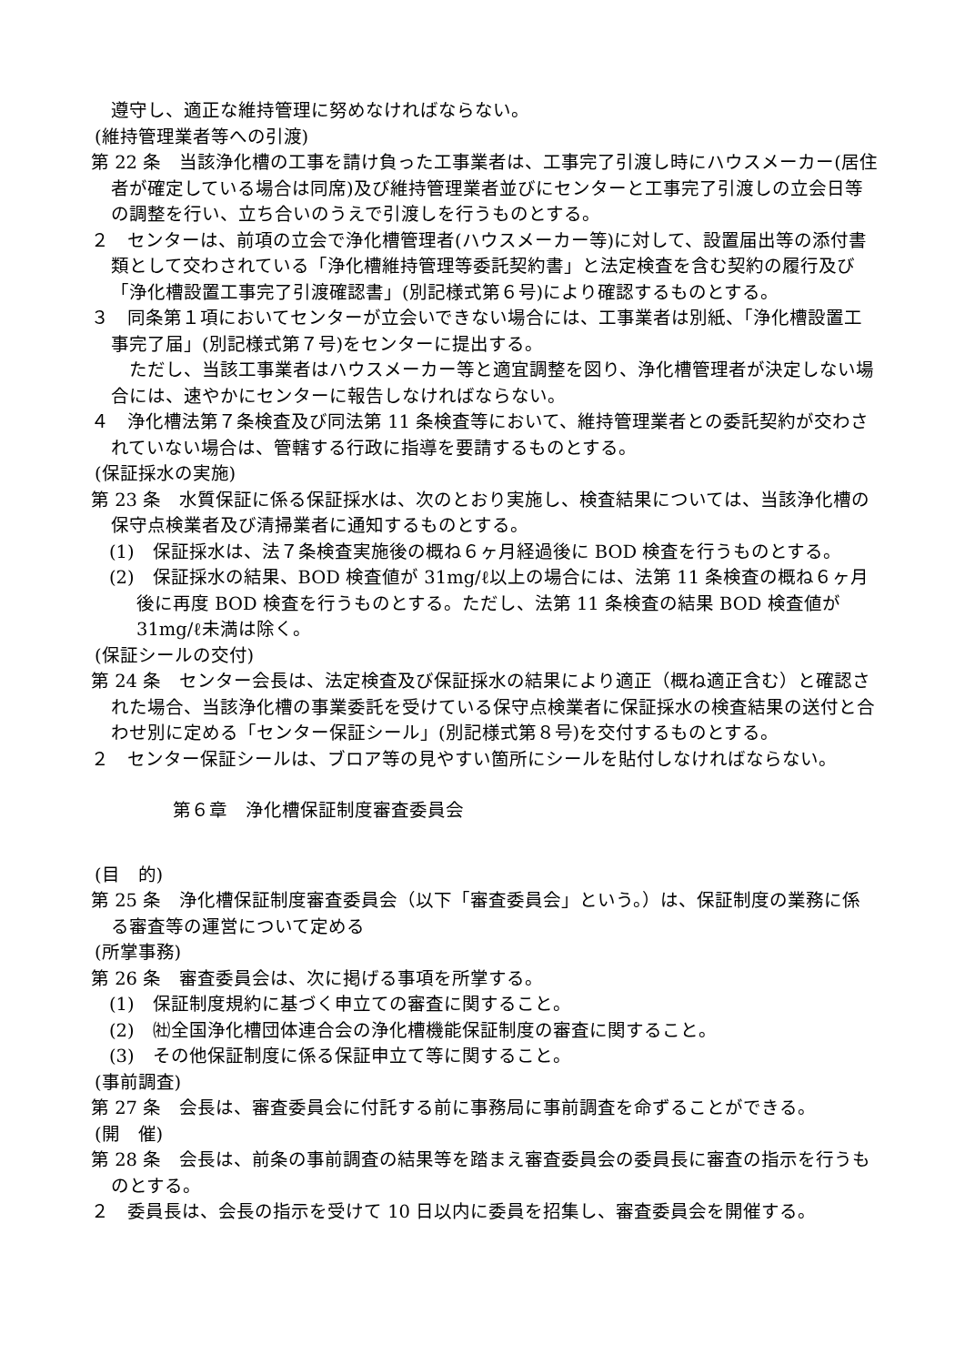遵守し、適正な維持管理に努めなければならない。
(維持管理業者等への引渡)
第 22 条　当該浄化槽の工事を請け負った工事業者は、工事完了引渡し時にハウスメーカー(居住者が確定している場合は同席)及び維持管理業者並びにセンターと工事完了引渡しの立会日等の調整を行い、立ち合いのうえで引渡しを行うものとする。
２　センターは、前項の立会で浄化槽管理者(ハウスメーカー等)に対して、設置届出等の添付書類として交わされている「浄化槽維持管理等委託契約書」と法定検査を含む契約の履行及び「浄化槽設置工事完了引渡確認書」(別記様式第６号)により確認するものとする。
３　同条第１項においてセンターが立会いできない場合には、工事業者は別紙、「浄化槽設置工事完了届」(別記様式第７号)をセンターに提出する。
　ただし、当該工事業者はハウスメーカー等と適宜調整を図り、浄化槽管理者が決定しない場合には、速やかにセンターに報告しなければならない。
４　浄化槽法第７条検査及び同法第 11 条検査等において、維持管理業者との委託契約が交わされていない場合は、管轄する行政に指導を要請するものとする。
(保証採水の実施)
第 23 条　水質保証に係る保証採水は、次のとおり実施し、検査結果については、当該浄化槽の保守点検業者及び清掃業者に通知するものとする。
(1)　保証採水は、法７条検査実施後の概ね６ヶ月経過後に BOD 検査を行うものとする。
(2)　保証採水の結果、BOD 検査値が 31mg/ℓ以上の場合には、法第 11 条検査の概ね６ヶ月後に再度 BOD 検査を行うものとする。ただし、法第 11 条検査の結果 BOD 検査値が 31mg/ℓ未満は除く。
(保証シールの交付)
第 24 条　センター会長は、法定検査及び保証採水の結果により適正（概ね適正含む）と確認された場合、当該浄化槽の事業委託を受けている保守点検業者に保証採水の検査結果の送付と合わせ別に定める「センター保証シール」(別記様式第８号)を交付するものとする。
２　センター保証シールは、ブロア等の見やすい箇所にシールを貼付しなければならない。
第６章　浄化槽保証制度審査委員会
(目　的)
第 25 条　浄化槽保証制度審査委員会（以下「審査委員会」という。）は、保証制度の業務に係る審査等の運営について定める
(所掌事務)
第 26 条　審査委員会は、次に掲げる事項を所掌する。
(1)　保証制度規約に基づく申立ての審査に関すること。
(2)　㈳全国浄化槽団体連合会の浄化槽機能保証制度の審査に関すること。
(3)　その他保証制度に係る保証申立て等に関すること。
(事前調査)
第 27 条　会長は、審査委員会に付託する前に事務局に事前調査を命ずることができる。
(開　催)
第 28 条　会長は、前条の事前調査の結果等を踏まえ審査委員会の委員長に審査の指示を行うものとする。
２　委員長は、会長の指示を受けて 10 日以内に委員を招集し、審査委員会を開催する。